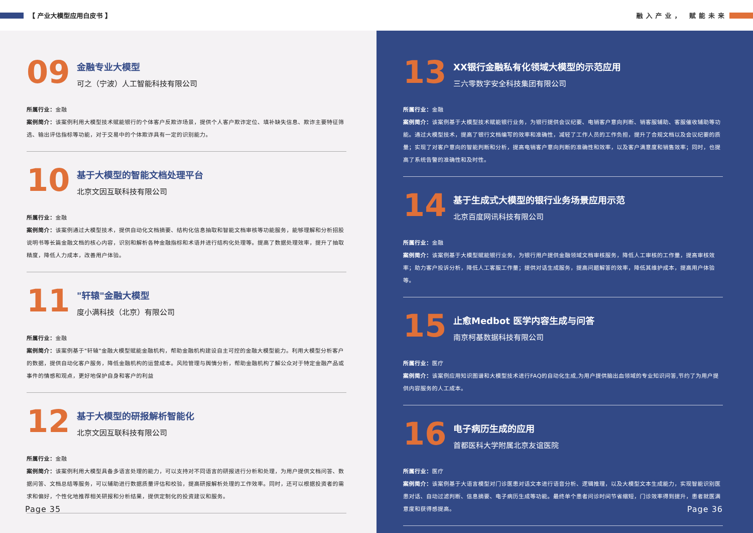【 产业大模型应用白皮书 】 融入产业， 赋能未来
09
金融专业大模型
可之（宁波）人工智能科技有限公司
所属行业：金融
案例简介：该案例利用大模型技术赋能银行的个体客户反欺诈场景，提供个人客户欺诈定位、填补缺失信息、欺诈主要特征筛选、输出评估指标等功能，对于交易中的个体欺诈具有一定的识别能力。
10
基于大模型的智能文档处理平台
北京文因互联科技有限公司
所属行业：金融
案例简介：该案例通过大模型技术，提供自动化文档摘要、结构化信息抽取和智能文档审核等功能服务，能够理解和分析招股说明书等长篇金融文档的核心内容，识别和解析各种金融指标和术语并进行结构化处理等。提高了数据处理效率，提升了抽取精度，降低人力成本，改善用户体验。
11
"轩辕"金融大模型
度小满科技（北京）有限公司
所属行业：金融
案例简介：该案例基于"轩辕"金融大模型赋能金融机构，帮助金融机构建设自主可控的金融大模型能力。利用大模型分析客户的数据，提供自动化客户服务，降低金融机构的运营成本。风险管理与舆情分析，帮助金融机构了解公众对于特定金融产品或事件的情感和观点，更好地保护自身和客户的利益
12
基于大模型的研报解析智能化
北京文因互联科技有限公司
所属行业：金融
案例简介：该案例利用大模型具备多语言处理的能力，可以支持对不同语言的研报进行分析和处理，为用户提供文档问答、数据问答、文档总结等服务，可以辅助进行数据质量评估和校验，提高研报解析处理的工作效率。同时，还可以根据投资者的需求和偏好，个性化地推荐相关研报和分析结果，提供定制化的投资建议和服务。
Page 35
13
XX银行金融私有化领域大模型的示范应用
三六零数字安全科技集团有限公司
所属行业：金融
案例简介：该案例基于大模型技术赋能银行业务，为银行提供会议纪要、电销客户意向判断、销客服辅助、客服催收辅助等功能。通过大模型技术，提高了银行文档编写的效率和准确性，减轻了工作人员的工作负担，提升了合规文档以及会议纪要的质量；实现了对客户意向的智能判断和分析，提高电销客户意向判断的准确性和效率，以及客户满意度和销售效率；同时，也提高了系统告警的准确性和及时性。
14
基于生成式大模型的银行业务场景应用示范
北京百度网讯科技有限公司
所属行业：金融
案例简介：该案例基于大模型赋能银行业务，为银行用户提供金融领域文档审核服务，降低人工审核的工作量，提高审核效率；助力客户投诉分析，降低人工客服工作量；提供对话生成服务，提高问题解答的效率，降低其维护成本，提高用户体验等。
15
止愈Medbot 医学内容生成与问答
南京柯基数据科技有限公司
所属行业：医疗
案例简介：该案例应用知识图谱和大模型技术进行FAQ的自动化生成,为用户提供脑出血领域的专业知识问答,节约了为用户提供内容服务的人工成本。
16
电子病历生成的应用
首都医科大学附属北京友谊医院
所属行业：医疗
案例简介：该案例基于大语言模型对门诊医患对话文本进行语音分析、逻辑推理，以及大模型文本生成能力，实现智能识别医患对话、自动过滤判断、信息摘要、电子病历生成等功能。最终单个患者问诊时间节省缩短，门诊效率得到提升，患者就医满意度和获得感提高。
Page 36